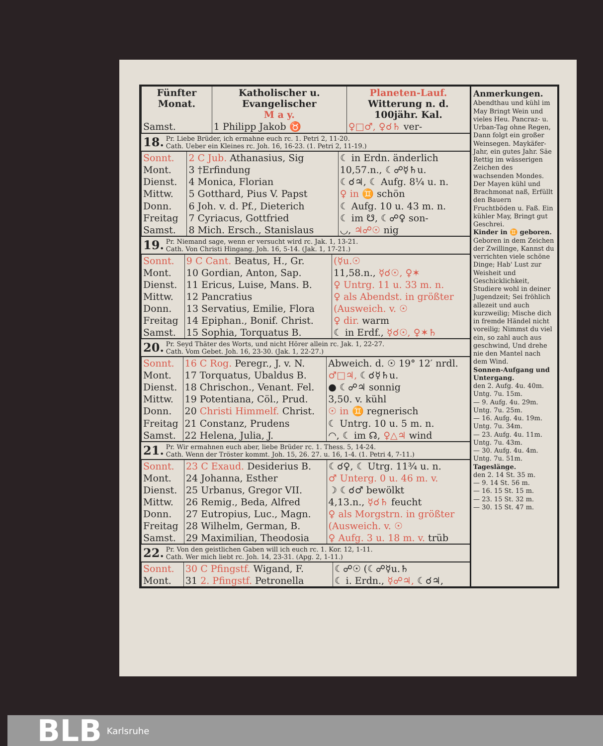| Fünfter Monat. | Katholischer u. Evangelischer M a y. | Planeten-Lauf. Witterung n. d. 100jähr. Kal. |
| --- | --- | --- |
| Samst. | 1 Philipp Jakob ♉ | ♀□♂, ♀☌♄ ver- |
18. Pr. Liebe Brüder, ich ermahne euch rc. 1. Petri 2, 11-20.
Cath. Ueber ein Kleines rc. Joh. 16, 16-23. (1. Petri 2, 11-19.)
| Sonnt. | 2 C Jub. Athanasius, Sig | ☾ in Erdn. änderlich |
| Mont. | 3 †Erfindung | 10,57.n., ☾☍☿♄u. |
| Dienst. | 4 Monica, Florian | ☾☌♃, ☾ Aufg. 8¼ u. n. |
| Mittw. | 5 Gotthard, Pius V. Papst | ♀ in ♊ schön |
| Donn. | 6 Joh. v. d. Pf., Dieterich | ☾ Aufg. 10 u. 43 m. n. |
| Freitag | 7 Cyriacus, Gottfried | ☾ im ☋, ☾☍♀ son- |
| Samst. | 8 Mich. Ersch., Stanislaus | ◡, ♃☍☉ nig |
19. Pr. Niemand sage, wenn er versucht wird rc. Jak. 1, 13-21.
Cath. Von Christi Hingang. Joh. 16, 5-14. (Jak. 1, 17-21.)
| Sonnt. | 9 C Cant. Beatus, H., Gr. | (☿u.☉ |
| Mont. | 10 Gordian, Anton, Sap. | 11,58.n., ☿☌☉, ♀✶ |
| Dienst. | 11 Ericus, Luise, Mans. B. | ♀ Untrg. 11 u. 33 m. n. |
| Mittw. | 12 Pancratius | ♀ als Abendst. in größter |
| Donn. | 13 Servatius, Emilie, Flora | (Ausweich. v. ☉ |
| Freitag | 14 Epiphan., Bonif. Christ. | ♀ dir. warm |
| Samst. | 15 Sophia, Torquatus B. | ☾ in Erdf., ☿☌☉, ♀✶♄ |
20. Pr. Seyd Thäter des Worts, und nicht Hörer allein rc. Jak. 1, 22-27.
Cath. Vom Gebet. Joh. 16, 23-30. (Jak. 1, 22-27.)
| Sonnt. | 16 C Rog. Peregr., J. v. N. | Abweich. d. ☉ 19° 12′ nrdl. |
| Mont. | 17 Torquatus, Ubaldus B. | ♂□♃, ☾☌☿♄u. |
| Dienst. | 18 Chrischon., Venant. Fel. | ● ☾☍♃ sonnig |
| Mittw. | 19 Potentiana, Cöl., Prud. | 3,50. v. kühl |
| Donn. | 20 Christi Himmelf. Christ. | ☉ in ♊ regnerisch |
| Freitag | 21 Constanz, Prudens | ☾ Untrg. 10 u. 5 m. n. |
| Samst. | 22 Helena, Julia, J. | ◠, ☾ im ☊, ♀△♃ wind |
21. Pr. Wir ermahnen euch aber, liebe Brüder rc. 1. Thess. 5, 14-24.
Cath. Wenn der Tröster kommt. Joh. 15, 26. 27. u. 16, 1-4. (1. Petri 4, 7-11.)
| Sonnt. | 23 C Exaud. Desiderius B. | ☾☌♀, ☾ Utrg. 11¾ u. n. |
| Mont. | 24 Johanna, Esther | ♂ Unterg. 0 u. 46 m. v. |
| Dienst. | 25 Urbanus, Gregor VII. | ☽ ☾☌♂ bewölkt |
| Mittw. | 26 Remig., Beda, Alfred | 4,13.n., ☿☌♄ feucht |
| Donn. | 27 Eutropius, Luc., Magn. | ♀ als Morgstrn. in größter |
| Freitag | 28 Wilhelm, German, B. | (Ausweich. v. ☉ |
| Samst. | 29 Maximilian, Theodosia | ♀ Aufg. 3 u. 18 m. v. trüb |
22. Pr. Von den geistlichen Gaben will ich euch rc. 1. Kor. 12, 1-11.
Cath. Wer mich liebt rc. Joh. 14, 23-31. (Apg. 2, 1-11.)
| Sonnt. | 30 C Pfingstf. Wigand, F. | ☾☍☉ (☾☍☿u.♄ |
| Mont. | 31 2. Pfingstf. Petronella | ☾ i. Erdn., ☿☍♃, ☾☌♃, |
Anmerkungen.
Abendthau und kühl im May Bringt Wein und vieles Heu. Pancraz- u. Urban-Tag ohne Regen, Dann folgt ein großer Weinsegen. Maykäfer-Jahr, ein gutes Jahr. Säe Rettig im wässerigen Zeichen des wachsenden Mondes. Der Mayen kühl und Brachmonat naß, Erfüllt den Bauern Fruchtböden u. Faß. Ein kühler May, Bringt gut Geschrei.
Kinder in ♊ geboren.
Geboren in dem Zeichen der Zwillinge, Kannst du verrichten viele schöne Dinge; Hab' Lust zur Weisheit und Geschicklichkeit, Studiere wohl in deiner Jugendzeit; Sei fröhlich allezeit und auch kurzweilig; Mische dich in fremde Händel nicht voreilig; Nimmst du viel ein, so zahl auch aus geschwind, Und drehe nie den Mantel nach dem Wind.
Sonnen-Aufgang und Untergang.
den 2. Aufg. 4u. 40m. Untg. 7u. 15m.
— 9. Aufg. 4u. 29m. Untg. 7u. 25m.
— 16. Aufg. 4u. 19m. Untg. 7u. 34m.
— 23. Aufg. 4u. 11m. Untg. 7u. 43m.
— 30. Aufg. 4u. 4m. Untg. 7u. 51m.
Tageslänge.
den 2. 14 St. 35 m.
— 9. 14 St. 56 m.
— 16. 15 St. 15 m.
— 23. 15 St. 32 m.
— 30. 15 St. 47 m.
BLB Karlsruhe